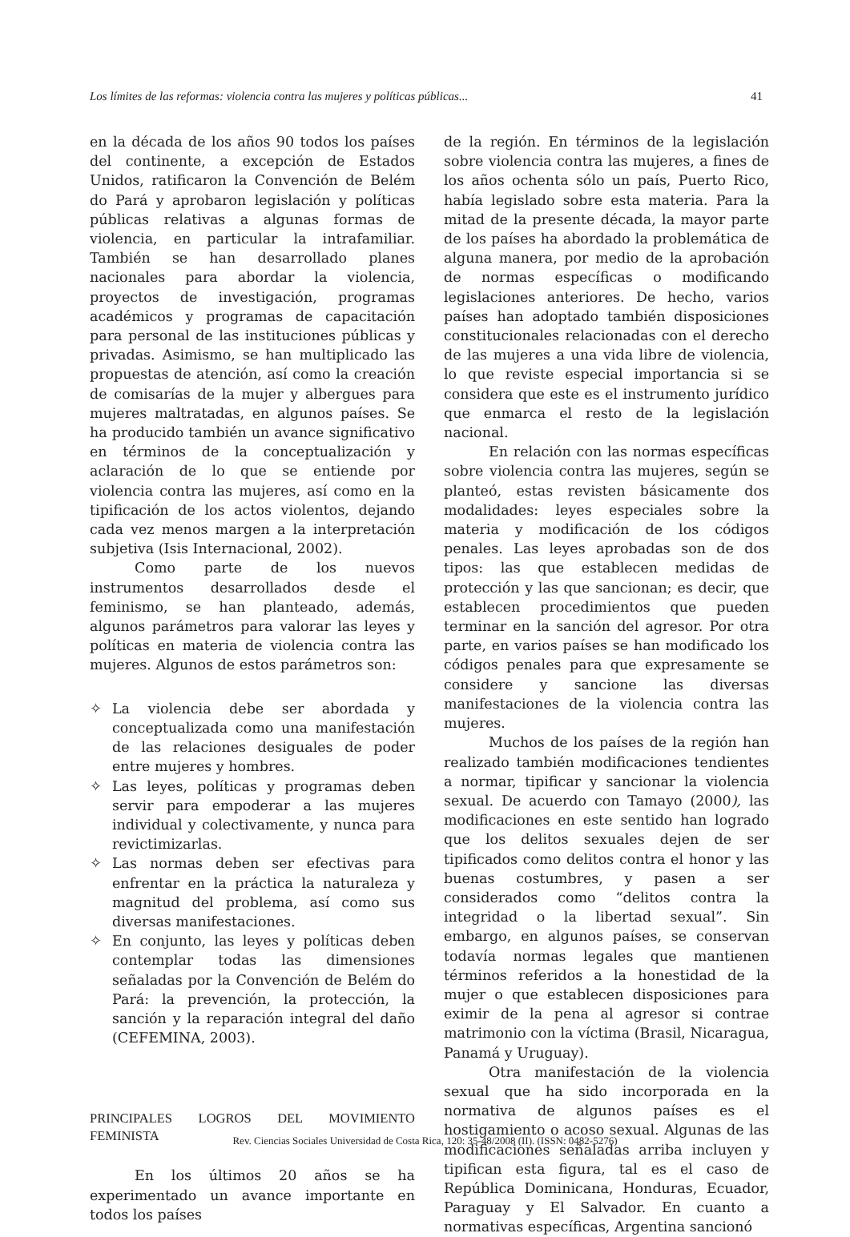Los límites de las reformas: violencia contra las mujeres y políticas públicas... 41
en la década de los años 90 todos los países del continente, a excepción de Estados Unidos, ratificaron la Convención de Belém do Pará y aprobaron legislación y políticas públicas relativas a algunas formas de violencia, en particular la intrafamiliar. También se han desarrollado planes nacionales para abordar la violencia, proyectos de investigación, programas académicos y programas de capacitación para personal de las instituciones públicas y privadas. Asimismo, se han multiplicado las propuestas de atención, así como la creación de comisarías de la mujer y albergues para mujeres maltratadas, en algunos países. Se ha producido también un avance significativo en términos de la conceptualización y aclaración de lo que se entiende por violencia contra las mujeres, así como en la tipificación de los actos violentos, dejando cada vez menos margen a la interpretación subjetiva (Isis Internacional, 2002).
Como parte de los nuevos instrumentos desarrollados desde el feminismo, se han planteado, además, algunos parámetros para valorar las leyes y políticas en materia de violencia contra las mujeres. Algunos de estos parámetros son:
✧ La violencia debe ser abordada y conceptualizada como una manifestación de las relaciones desiguales de poder entre mujeres y hombres.
✧ Las leyes, políticas y programas deben servir para empoderar a las mujeres individual y colectivamente, y nunca para revictimizarlas.
✧ Las normas deben ser efectivas para enfrentar en la práctica la naturaleza y magnitud del problema, así como sus diversas manifestaciones.
✧ En conjunto, las leyes y políticas deben contemplar todas las dimensiones señaladas por la Convención de Belém do Pará: la prevención, la protección, la sanción y la reparación integral del daño (CEFEMINA, 2003).
PRINCIPALES LOGROS DEL MOVIMIENTO FEMINISTA
En los últimos 20 años se ha experimentado un avance importante en todos los países
de la región. En términos de la legislación sobre violencia contra las mujeres, a fines de los años ochenta sólo un país, Puerto Rico, había legislado sobre esta materia. Para la mitad de la presente década, la mayor parte de los países ha abordado la problemática de alguna manera, por medio de la aprobación de normas específicas o modificando legislaciones anteriores. De hecho, varios países han adoptado también disposiciones constitucionales relacionadas con el derecho de las mujeres a una vida libre de violencia, lo que reviste especial importancia si se considera que este es el instrumento jurídico que enmarca el resto de la legislación nacional.
En relación con las normas específicas sobre violencia contra las mujeres, según se planteó, estas revisten básicamente dos modalidades: leyes especiales sobre la materia y modificación de los códigos penales. Las leyes aprobadas son de dos tipos: las que establecen medidas de protección y las que sancionan; es decir, que establecen procedimientos que pueden terminar en la sanción del agresor. Por otra parte, en varios países se han modificado los códigos penales para que expresamente se considere y sancione las diversas manifestaciones de la violencia contra las mujeres.
Muchos de los países de la región han realizado también modificaciones tendientes a normar, tipificar y sancionar la violencia sexual. De acuerdo con Tamayo (2000), las modificaciones en este sentido han logrado que los delitos sexuales dejen de ser tipificados como delitos contra el honor y las buenas costumbres, y pasen a ser considerados como “delitos contra la integridad o la libertad sexual”. Sin embargo, en algunos países, se conservan todavía normas legales que mantienen términos referidos a la honestidad de la mujer o que establecen disposiciones para eximir de la pena al agresor si contrae matrimonio con la víctima (Brasil, Nicaragua, Panamá y Uruguay).
Otra manifestación de la violencia sexual que ha sido incorporada en la normativa de algunos países es el hostigamiento o acoso sexual. Algunas de las modificaciones señaladas arriba incluyen y tipifican esta figura, tal es el caso de República Dominicana, Honduras, Ecuador, Paraguay y El Salvador. En cuanto a normativas específicas, Argentina sancionó
Rev. Ciencias Sociales Universidad de Costa Rica, 120: 35-48/2008 (II). (ISSN: 0482-5276)